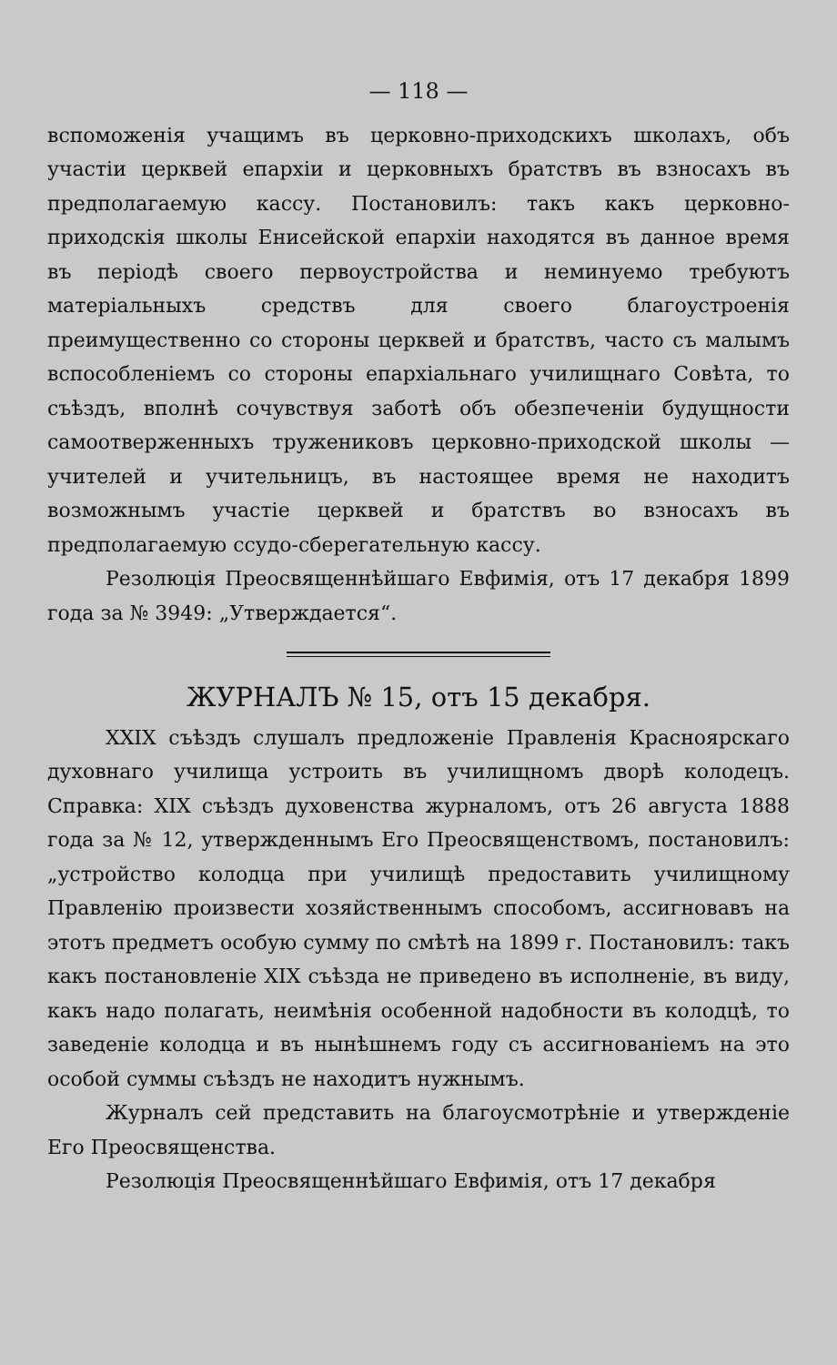— 118 —
вспоможенія учащимъ въ церковно-приходскихъ школахъ, объ участіи церквей епархіи и церковныхъ братствъ въ взносахъ въ предполагаемую кассу. Постановилъ: такъ какъ церковно-приходскія школы Енисейской епархіи находятся въ данное время въ періодѣ своего первоустройства и неминуемо требуютъ матеріальныхъ средствъ для своего благоустроенія преимущественно со стороны церквей и братствъ, часто съ малымъ вспособленіемъ со стороны епархіальнаго училищнаго Совѣта, то съѣздъ, вполнѣ сочувствуя заботѣ объ обезпеченіи будущности самоотверженныхъ тружениковъ церковно-приходской школы — учителей и учительницъ, въ настоящее время не находитъ возможнымъ участіе церквей и братствъ во взносахъ въ предполагаемую ссудо-сберегательную кассу.
Резолюція Преосвященнѣйшаго Евфимія, отъ 17 декабря 1899 года за № 3949: „Утверждается“.
ЖУРНАЛЪ № 15, отъ 15 декабря.
XXIX съѣздъ слушалъ предложеніе Правленія Красноярскаго духовнаго училища устроить въ училищномъ дворѣ колодецъ. Справка: XIX съѣздъ духовенства журналомъ, отъ 26 августа 1888 года за № 12, утвержденнымъ Его Преосвященствомъ, постановилъ: „устройство колодца при училищѣ предоставить училищному Правленію произвести хозяйственнымъ способомъ, ассигновавъ на этотъ предметъ особую сумму по смѣтѣ на 1899 г. Постановилъ: такъ какъ постановленіе XIX съѣзда не приведено въ исполненіе, въ виду, какъ надо полагать, неимѣнія особенной надобности въ колодцѣ, то заведеніе колодца и въ нынѣшнемъ году съ ассигнованіемъ на это особой суммы съѣздъ не находитъ нужнымъ.
Журналъ сей представить на благоусмотрѣніе и утвержденіе Его Преосвященства.
Резолюція Преосвященнѣйшаго Евфимія, отъ 17 декабря